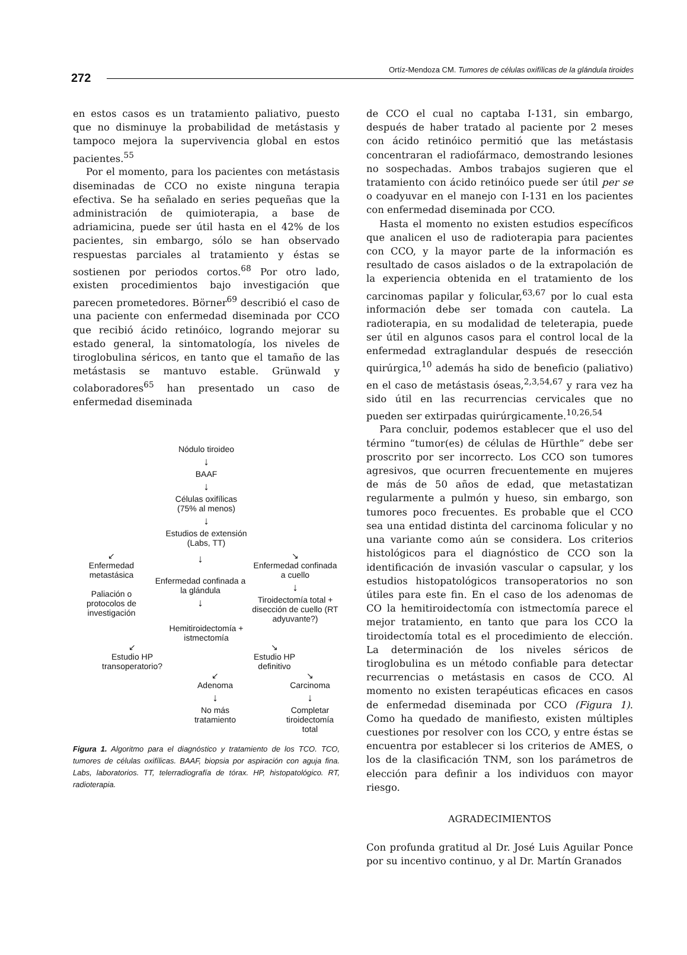272
Ortíz-Mendoza CM. Tumores de células oxifílicas de la glándula tiroides
en estos casos es un tratamiento paliativo, puesto que no disminuye la probabilidad de metástasis y tampoco mejora la supervivencia global en estos pacientes.<sup>55</sup>
Por el momento, para los pacientes con metástasis diseminadas de CCO no existe ninguna terapia efectiva. Se ha señalado en series pequeñas que la administración de quimioterapia, a base de adriamicina, puede ser útil hasta en el 42% de los pacientes, sin embargo, sólo se han observado respuestas parciales al tratamiento y éstas se sostienen por periodos cortos.<sup>68</sup> Por otro lado, existen procedimientos bajo investigación que parecen prometedores. Börner<sup>69</sup> describió el caso de una paciente con enfermedad diseminada por CCO que recibió ácido retinóico, logrando mejorar su estado general, la sintomatología, los niveles de tiroglobulina séricos, en tanto que el tamaño de las metástasis se mantuvo estable. Grünwald y colaboradores<sup>65</sup> han presentado un caso de enfermedad diseminada
Nódulo tiroideo
↓
BAAF
↓
Células oxifílicas
(75% al menos)
↓
Estudios de extensión
(Labs, TT)
↙
Enfermedad metastásica
Paliación o protocolos de investigación
↓
Enfermedad confinada a la glándula
↓
↘
Enfermedad confinada a cuello
↓
Tiroidectomía total + disección de cuello (RT adyuvante?)
Hemitiroidectomía +
istmectomía
↙
Estudio HP
transoperatorio?
↘
Estudio HP
definitivo
↙
Adenoma
↓
No más tratamiento
↘
Carcinoma
↓
Completar tiroidectomía total
Figura 1. Algoritmo para el diagnóstico y tratamiento de los TCO. TCO, tumores de células oxifílicas. BAAF, biopsia por aspiración con aguja fina. Labs, laboratorios. TT, telerradiografía de tórax. HP, histopatológico. RT, radioterapia.
de CCO el cual no captaba I-131, sin embargo, después de haber tratado al paciente por 2 meses con ácido retinóico permitió que las metástasis concentraran el radiofármaco, demostrando lesiones no sospechadas. Ambos trabajos sugieren que el tratamiento con ácido retinóico puede ser útil per se o coadyuvar en el manejo con I-131 en los pacientes con enfermedad diseminada por CCO.
Hasta el momento no existen estudios específicos que analicen el uso de radioterapia para pacientes con CCO, y la mayor parte de la información es resultado de casos aislados o de la extrapolación de la experiencia obtenida en el tratamiento de los carcinomas papilar y folicular,<sup>63,67</sup> por lo cual esta información debe ser tomada con cautela. La radioterapia, en su modalidad de teleterapia, puede ser útil en algunos casos para el control local de la enfermedad extraglandular después de resección quirúrgica,<sup>10</sup> además ha sido de beneficio (paliativo) en el caso de metástasis óseas,<sup>2,3,54,67</sup> y rara vez ha sido útil en las recurrencias cervicales que no pueden ser extirpadas quirúrgicamente.<sup>10,26,54</sup>
Para concluir, podemos establecer que el uso del término “tumor(es) de células de Hürthle” debe ser proscrito por ser incorrecto. Los CCO son tumores agresivos, que ocurren frecuentemente en mujeres de más de 50 años de edad, que metastatizan regularmente a pulmón y hueso, sin embargo, son tumores poco frecuentes. Es probable que el CCO sea una entidad distinta del carcinoma folicular y no una variante como aún se considera. Los criterios histológicos para el diagnóstico de CCO son la identificación de invasión vascular o capsular, y los estudios histopatológicos transoperatorios no son útiles para este fin. En el caso de los adenomas de CO la hemitiroidectomía con istmectomía parece el mejor tratamiento, en tanto que para los CCO la tiroidectomía total es el procedimiento de elección. La determinación de los niveles séricos de tiroglobulina es un método confiable para detectar recurrencias o metástasis en casos de CCO. Al momento no existen terapéuticas eficaces en casos de enfermedad diseminada por CCO (Figura 1). Como ha quedado de manifiesto, existen múltiples cuestiones por resolver con los CCO, y entre éstas se encuentra por establecer si los criterios de AMES, o los de la clasificación TNM, son los parámetros de elección para definir a los individuos con mayor riesgo.
AGRADECIMIENTOS
Con profunda gratitud al Dr. José Luis Aguilar Ponce por su incentivo continuo, y al Dr. Martín Granados